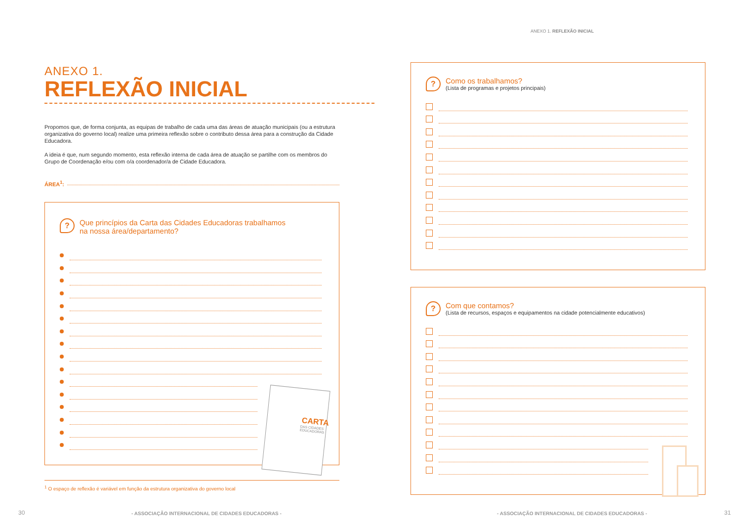ANEXO 1.
REFLEXÃO INICIAL
Propomos que, de forma conjunta, as equipas de trabalho de cada uma das áreas de atuação municipais (ou a estrutura organizativa do governo local) realize uma primeira reflexão sobre o contributo dessa área para a construção da Cidade Educadora.
A ideia é que, num segundo momento, esta reflexão interna de cada área de atuação se partilhe com os membros do Grupo de Coordenação e/ou com o/a coordenador/a de Cidade Educadora.
ÁREA<sup>1</sup>:
?
Que princípios da Carta das Cidades Educadoras trabalhamos
na nossa área/departamento?
<sup>1</sup> O espaço de reflexão é variável em função da estrutura organizativa do governo local
CARTA
DAS CIDADES EDUCADORAS
30
- ASSOCIAÇÃO INTERNACIONAL DE CIDADES EDUCADORAS -
ANEXO 1. REFLEXÃO INICIAL
?
Como os trabalhamos?
(Lista de programas e projetos principais)
?
Com que contamos?
(Lista de recursos, espaços e equipamentos na cidade potencialmente educativos)
- ASSOCIAÇÃO INTERNACIONAL DE CIDADES EDUCADORAS -
31